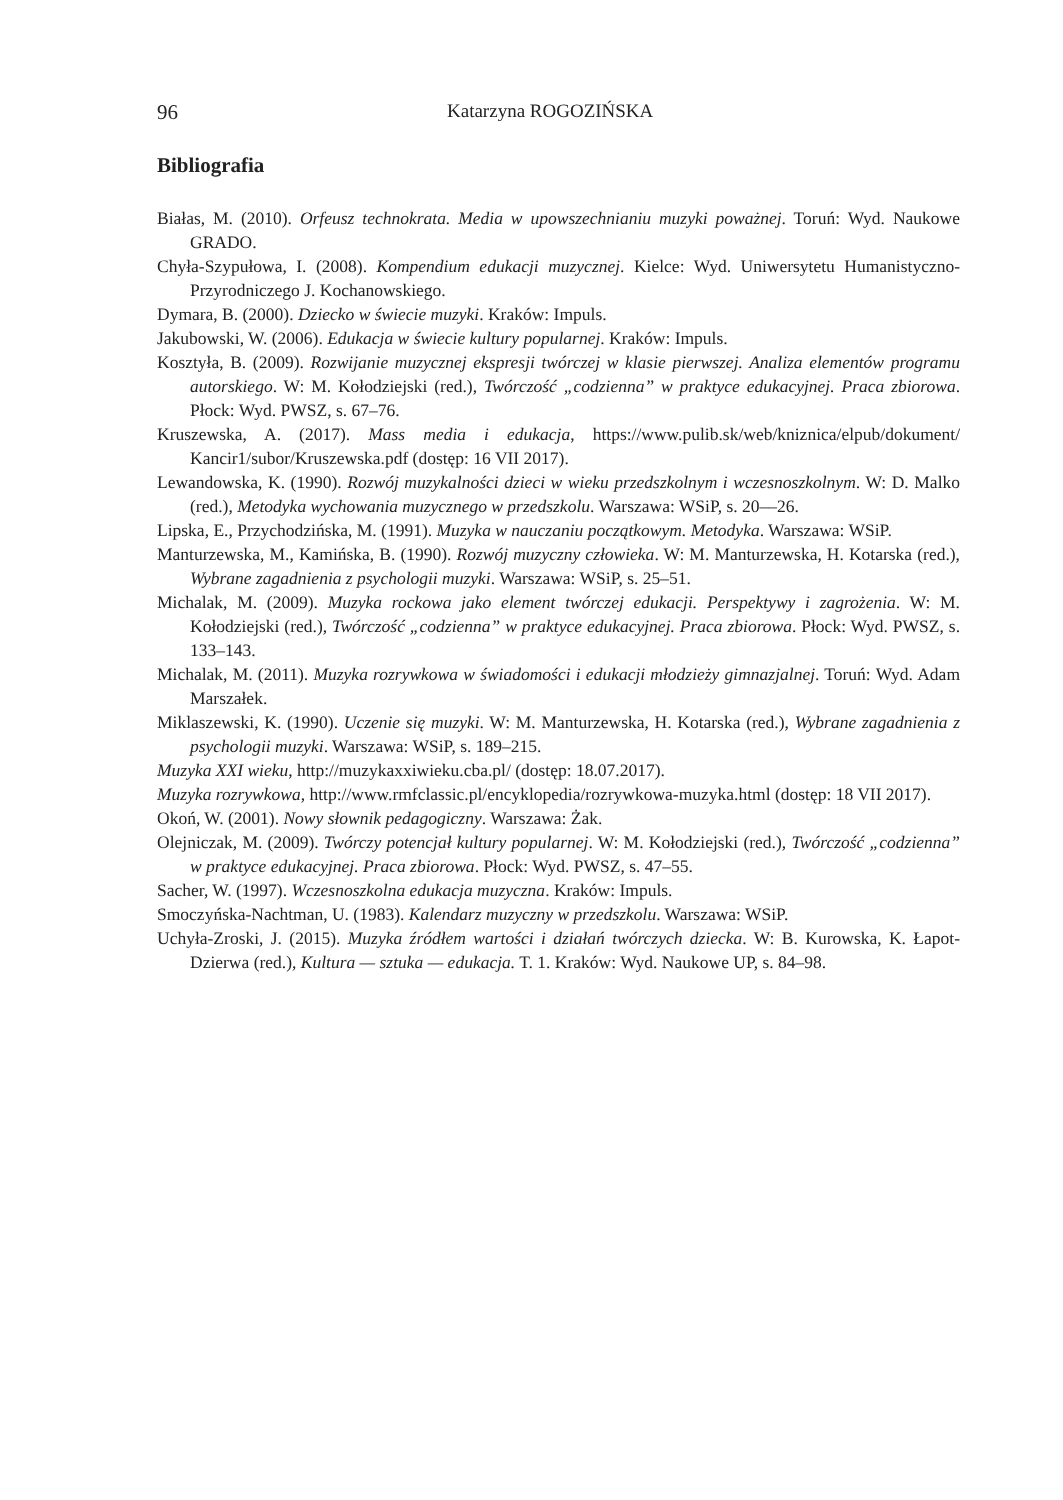96 Katarzyna ROGOZIŃSKA
Bibliografia
Białas, M. (2010). Orfeusz technokrata. Media w upowszechnianiu muzyki poważnej. Toruń: Wyd. Naukowe GRADO.
Chyła-Szypułowa, I. (2008). Kompendium edukacji muzycznej. Kielce: Wyd. Uniwersytetu Humanistyczno-Przyrodniczego J. Kochanowskiego.
Dymara, B. (2000). Dziecko w świecie muzyki. Kraków: Impuls.
Jakubowski, W. (2006). Edukacja w świecie kultury popularnej. Kraków: Impuls.
Kosztyła, B. (2009). Rozwijanie muzycznej ekspresji twórczej w klasie pierwszej. Analiza elementów programu autorskiego. W: M. Kołodziejski (red.), Twórczość „codzienna” w praktyce edukacyjnej. Praca zbiorowa. Płock: Wyd. PWSZ, s. 67–76.
Kruszewska, A. (2017). Mass media i edukacja, https://www.pulib.sk/web/kniznica/elpub/dokument/ Kancir1/subor/Kruszewska.pdf (dostęp: 16 VII 2017).
Lewandowska, K. (1990). Rozwój muzykalności dzieci w wieku przedszkolnym i wczesnoszkolnym. W: D. Malko (red.), Metodyka wychowania muzycznego w przedszkolu. Warszawa: WSiP, s. 20––26.
Lipska, E., Przychodzińska, M. (1991). Muzyka w nauczaniu początkowym. Metodyka. Warszawa: WSiP.
Manturzewska, M., Kamińska, B. (1990). Rozwój muzyczny człowieka. W: M. Manturzewska, H. Kotarska (red.), Wybrane zagadnienia z psychologii muzyki. Warszawa: WSiP, s. 25–51.
Michalak, M. (2009). Muzyka rockowa jako element twórczej edukacji. Perspektywy i zagrożenia. W: M. Kołodziejski (red.), Twórczość „codzienna” w praktyce edukacyjnej. Praca zbiorowa. Płock: Wyd. PWSZ, s. 133–143.
Michalak, M. (2011). Muzyka rozrywkowa w świadomości i edukacji młodzieży gimnazjalnej. Toruń: Wyd. Adam Marszałek.
Miklaszewski, K. (1990). Uczenie się muzyki. W: M. Manturzewska, H. Kotarska (red.), Wybrane zagadnienia z psychologii muzyki. Warszawa: WSiP, s. 189–215.
Muzyka XXI wieku, http://muzykaxxiwieku.cba.pl/ (dostęp: 18.07.2017).
Muzyka rozrywkowa, http://www.rmfclassic.pl/encyklopedia/rozrywkowa-muzyka.html (dostęp: 18 VII 2017).
Okoń, W. (2001). Nowy słownik pedagogiczny. Warszawa: Żak.
Olejniczak, M. (2009). Twórczy potencjał kultury popularnej. W: M. Kołodziejski (red.), Twórczość „codzienna” w praktyce edukacyjnej. Praca zbiorowa. Płock: Wyd. PWSZ, s. 47–55.
Sacher, W. (1997). Wczesnoszkolna edukacja muzyczna. Kraków: Impuls.
Smoczyńska-Nachtman, U. (1983). Kalendarz muzyczny w przedszkolu. Warszawa: WSiP.
Uchyła-Zroski, J. (2015). Muzyka źródłem wartości i działań twórczych dziecka. W: B. Kurowska, K. Łapot-Dzierwa (red.), Kultura — sztuka — edukacja. T. 1. Kraków: Wyd. Naukowe UP, s. 84–98.